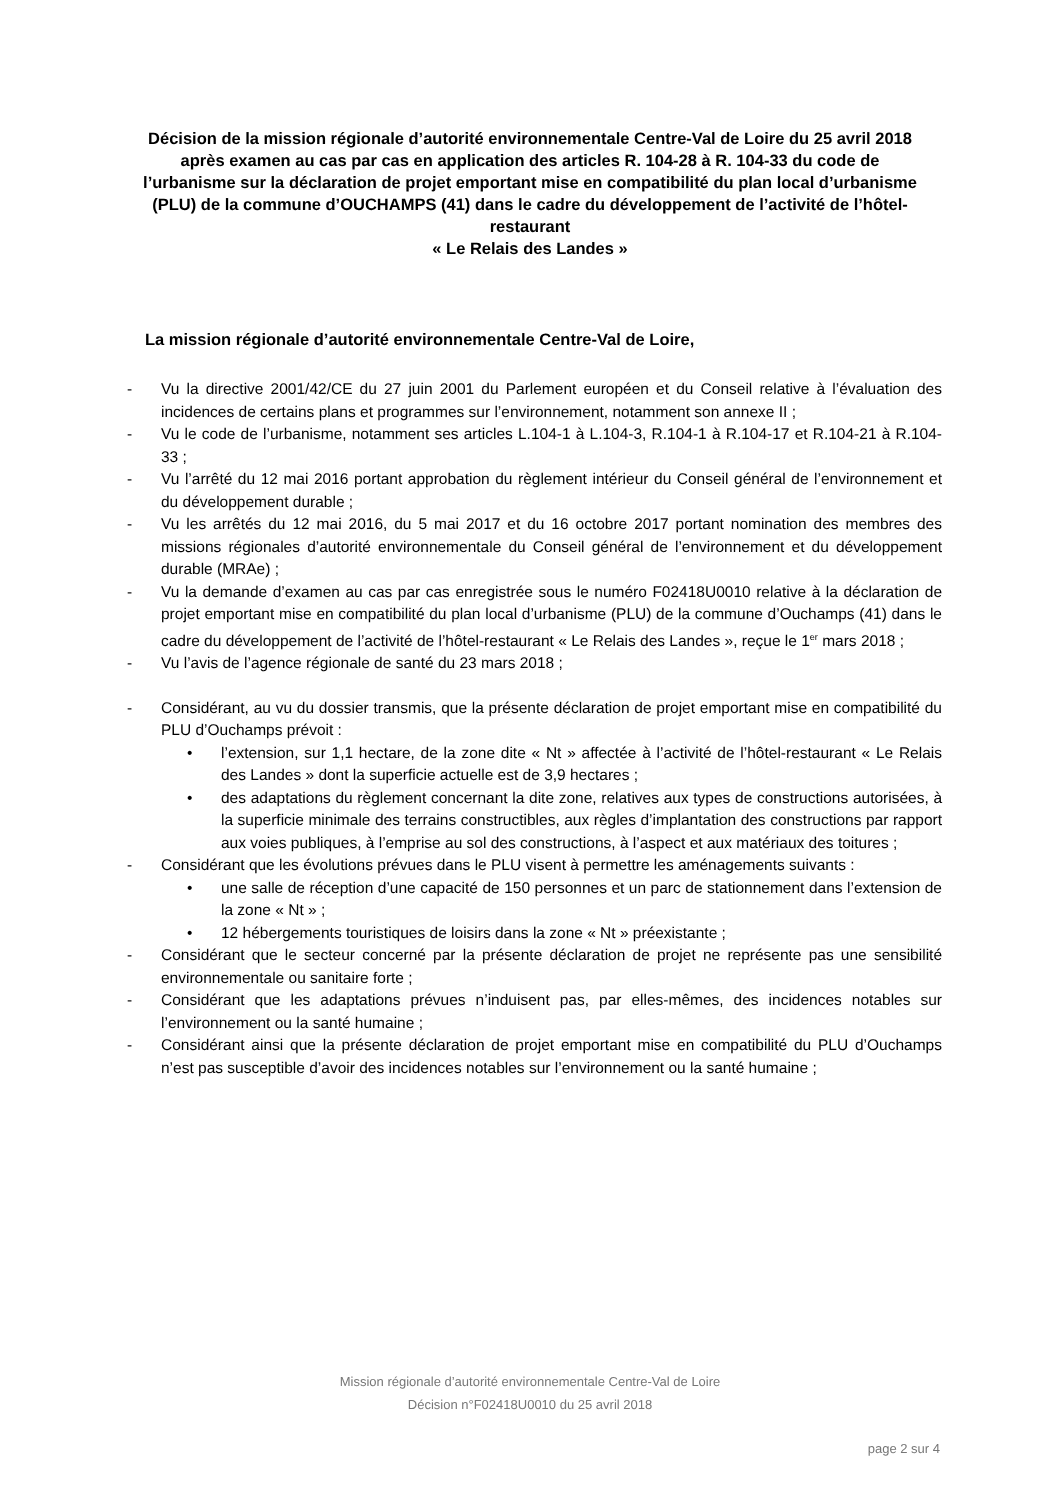Décision de la mission régionale d’autorité environnementale Centre-Val de Loire du 25 avril 2018 après examen au cas par cas en application des articles R. 104-28 à R. 104-33 du code de l’urbanisme sur la déclaration de projet emportant mise en compatibilité du plan local d’urbanisme (PLU) de la commune d’OUCHAMPS (41) dans le cadre du développement de l’activité de l’hôtel-restaurant
« Le Relais des Landes »
La mission régionale d’autorité environnementale Centre-Val de Loire,
- Vu la directive 2001/42/CE du 27 juin 2001 du Parlement européen et du Conseil relative à l’évaluation des incidences de certains plans et programmes sur l’environnement, notamment son annexe II ;
- Vu le code de l’urbanisme, notamment ses articles L.104-1 à L.104-3, R.104-1 à R.104-17 et R.104-21 à R.104-33 ;
- Vu l’arrêté du 12 mai 2016 portant approbation du règlement intérieur du Conseil général de l’environnement et du développement durable ;
- Vu les arrêtés du 12 mai 2016, du 5 mai 2017 et du 16 octobre 2017 portant nomination des membres des missions régionales d’autorité environnementale du Conseil général de l’environnement et du développement durable (MRAe) ;
- Vu la demande d’examen au cas par cas enregistrée sous le numéro F02418U0010 relative à la déclaration de projet emportant mise en compatibilité du plan local d’urbanisme (PLU) de la commune d’Ouchamps (41) dans le cadre du développement de l’activité de l’hôtel-restaurant « Le Relais des Landes », reçue le 1<sup>er</sup> mars 2018 ;
- Vu l’avis de l’agence régionale de santé du 23 mars 2018 ;
- Considérant, au vu du dossier transmis, que la présente déclaration de projet emportant mise en compatibilité du PLU d’Ouchamps prévoit :
• l’extension, sur 1,1 hectare, de la zone dite « Nt » affectée à l’activité de l’hôtel-restaurant « Le Relais des Landes » dont la superficie actuelle est de 3,9 hectares ;
• des adaptations du règlement concernant la dite zone, relatives aux types de constructions autorisées, à la superficie minimale des terrains constructibles, aux règles d’implantation des constructions par rapport aux voies publiques, à l’emprise au sol des constructions, à l’aspect et aux matériaux des toitures ;
- Considérant que les évolutions prévues dans le PLU visent à permettre les aménagements suivants :
• une salle de réception d’une capacité de 150 personnes et un parc de stationnement dans l’extension de la zone « Nt » ;
• 12 hébergements touristiques de loisirs dans la zone « Nt » préexistante ;
- Considérant que le secteur concerné par la présente déclaration de projet ne représente pas une sensibilité environnementale ou sanitaire forte ;
- Considérant que les adaptations prévues n’induisent pas, par elles-mêmes, des incidences notables sur l’environnement ou la santé humaine ;
- Considérant ainsi que la présente déclaration de projet emportant mise en compatibilité du PLU d’Ouchamps n’est pas susceptible d’avoir des incidences notables sur l’environnement ou la santé humaine ;
Mission régionale d’autorité environnementale Centre-Val de Loire
Décision n°F02418U0010 du 25 avril 2018
page 2 sur 4